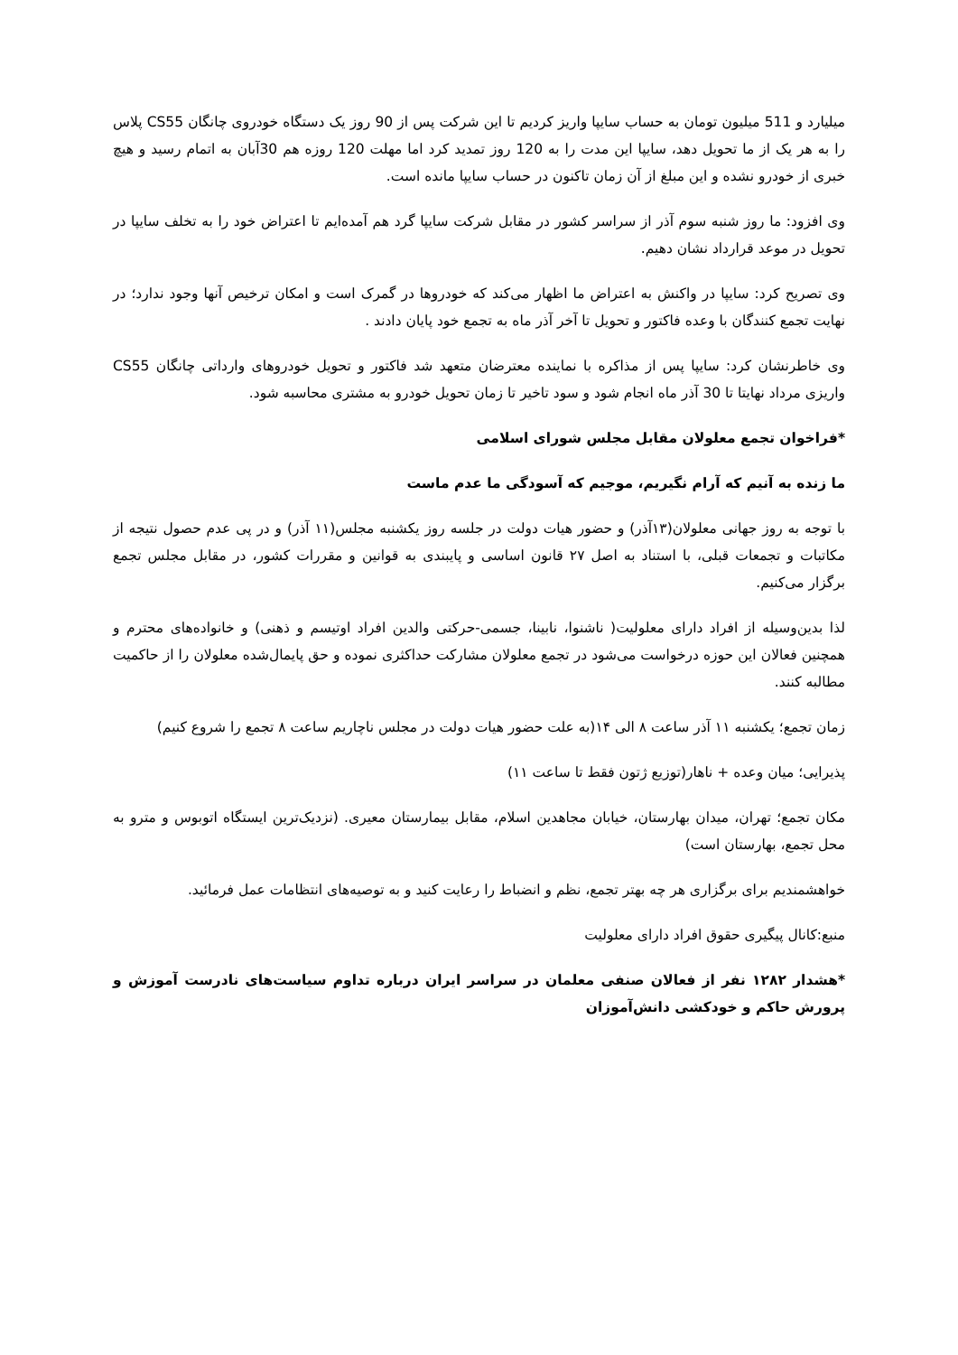میلیارد و 511 میلیون تومان به حساب سایپا واریز کردیم تا این شرکت پس از 90 روز یک دستگاه خودروی چانگان CS55 پلاس را به هر یک از ما تحویل دهد، سایپا این مدت را به 120 روز تمدید کرد اما مهلت 120 روزه هم 30آبان به اتمام رسید و هیچ خبری از خودرو نشده و این مبلغ از آن زمان تاکنون در حساب سایپا مانده است.
وی افزود: ما روز شنبه سوم آذر از سراسر کشور در مقابل شرکت سایپا گرد هم آمده‌ایم تا اعتراض خود را به تخلف سایپا در تحویل در موعد قرارداد نشان دهیم.
وی تصریح کرد: سایپا در واکنش به اعتراض ما اظهار می‌کند که خودروها در گمرک است و امکان ترخیص آنها وجود ندارد؛ در نهایت تجمع کنندگان با وعده فاکتور و تحویل تا آخر آذر ماه به تجمع خود پایان دادند .
وی خاطرنشان کرد: سایپا پس از مذاکره با نماینده معترضان متعهد شد فاکتور و تحویل خودروهای وارداتی چانگان CS55 واریزی مرداد نهایتا تا 30 آذر ماه انجام شود و سود تاخیر تا زمان تحویل خودرو به مشتری محاسبه شود.
*فراخوان تجمع معلولان مقابل مجلس شورای اسلامی
ما زنده به آنیم که آرام نگیریم، موجیم که آسودگی ما عدم ماست
با توجه به روز جهانی معلولان(۱۳آذر) و حضور هیات دولت در جلسه روز یکشنبه مجلس(۱۱ آذر) و در پی عدم حصول نتیجه از مکاتبات و تجمعات قبلی، با استناد به اصل ۲۷ قانون اساسی و پایبندی به قوانین و مقررات کشور، در مقابل مجلس تجمع برگزار می‌کنیم.
لذا بدین‌وسیله از افراد دارای معلولیت( ناشنوا، نابینا، جسمی-حرکتی والدین افراد اوتیسم و ذهنی) و خانواده‌های محترم و همچنین فعالان این حوزه درخواست می‌شود در تجمع معلولان مشارکت حداکثری نموده و حق پایمال‌شده معلولان را از حاکمیت مطالبه کنند.
زمان تجمع؛ یکشنبه ۱۱ آذر ساعت ۸ الی ۱۴(به علت حضور هیات دولت در مجلس ناچاریم ساعت ۸ تجمع را شروع کنیم)
پذیرایی؛ میان وعده + ناهار(توزیع ژتون فقط تا ساعت ۱۱)
مکان تجمع؛ تهران، میدان بهارستان، خیابان مجاهدین اسلام، مقابل بیمارستان معیری. (نزدیک‌ترین ایستگاه اتوبوس و مترو به محل تجمع، بهارستان است)
خواهشمندیم برای برگزاری هر چه بهتر تجمع، نظم و انضباط را رعایت کنید و به توصیه‌های انتظامات عمل فرمائید.
منبع:کانال پیگیری حقوق افراد دارای معلولیت
*هشدار ۱۲۸۲ نفر از فعالان صنفی معلمان در سراسر ایران درباره تداوم سیاست‌های نادرست آموزش و پرورش حاکم و خودکشی دانش‌آموزان